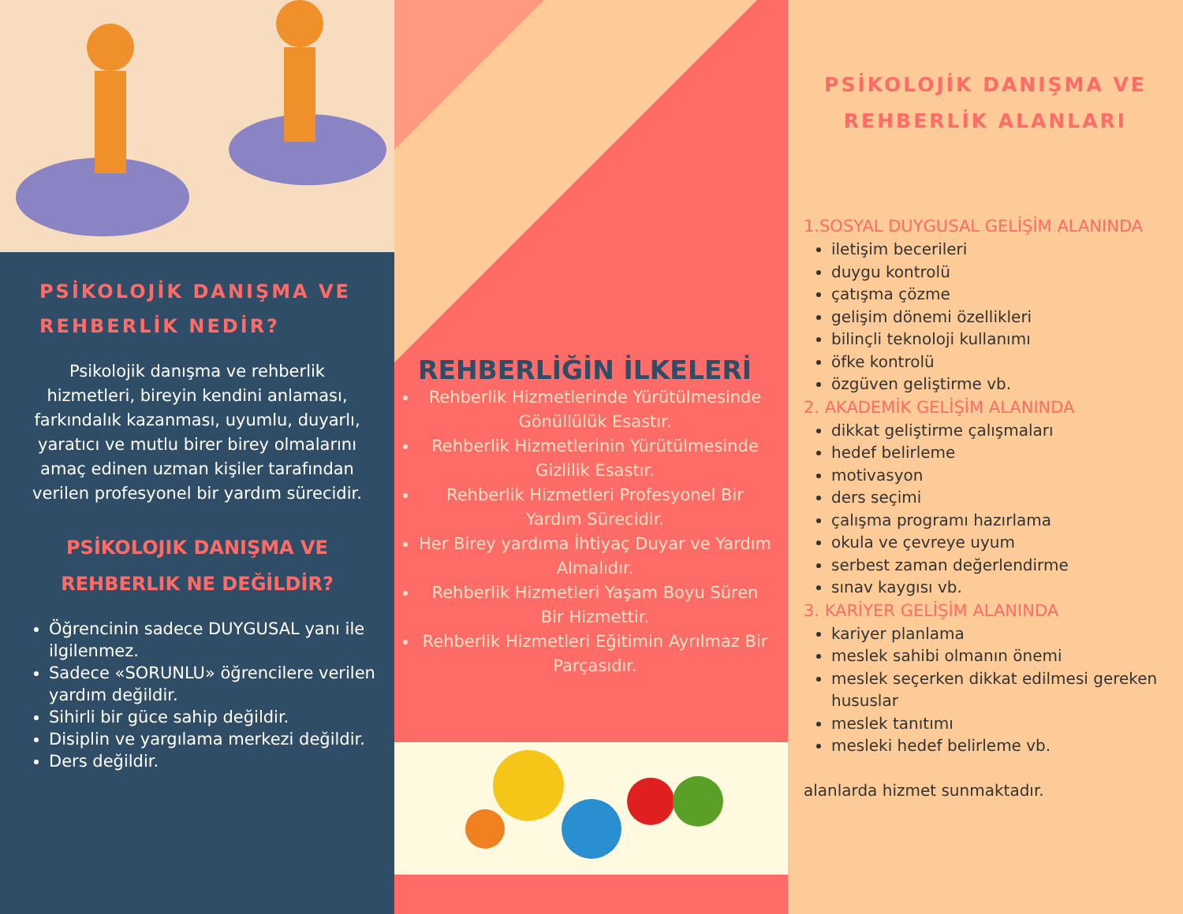PSİKOLOJİK DANIŞMA VE REHBERLİK NEDİR?
Psikolojik danışma ve rehberlik hizmetleri, bireyin kendini anlaması, farkındalık kazanması, uyumlu, duyarlı, yaratıcı ve mutlu birer birey olmalarını amaç edinen uzman kişiler tarafından verilen profesyonel bir yardım sürecidir.
PSİKOLOJIK DANIŞMA VE REHBERLIK NE DEĞİLDİR?
Öğrencinin sadece DUYGUSAL yanı ile ilgilenmez.
Sadece «SORUNLU» öğrencilere verilen yardım değildir.
Sihirli bir güce sahip değildir.
Disiplin ve yargılama merkezi değildir.
Ders değildir.
REHBERLİĞİN İLKELERİ
Rehberlik Hizmetlerinde Yürütülmesinde Gönüllülük Esastır.
Rehberlik Hizmetlerinin Yürütülmesinde Gizlilik Esastır.
Rehberlik Hizmetleri Profesyonel Bir Yardım Sürecidir.
Her Birey yardıma İhtiyaç Duyar ve Yardım Almalıdır.
Rehberlik Hizmetleri Yaşam Boyu Süren Bir Hizmettir.
Rehberlik Hizmetleri Eğitimin Ayrılmaz Bir Parçasıdır.
PSİKOLOJİK DANIŞMA VE REHBERLİK ALANLARI
1.SOSYAL DUYGUSAL GELİŞİM ALANINDA
iletişim becerileri
duygu kontrolü
çatışma çözme
gelişim dönemi özellikleri
bilinçli teknoloji kullanımı
öfke kontrolü
özgüven geliştirme vb.
2. AKADEMİK GELİŞİM ALANINDA
dikkat geliştirme çalışmaları
hedef belirleme
motivasyon
ders seçimi
çalışma programı hazırlama
okula ve çevreye uyum
serbest zaman değerlendirme
sınav kaygısı vb.
3. KARİYER GELİŞİM ALANINDA
kariyer planlama
meslek sahibi olmanın önemi
meslek seçerken dikkat edilmesi gereken hususlar
meslek tanıtımı
mesleki hedef belirleme vb.
alanlarda hizmet sunmaktadır.